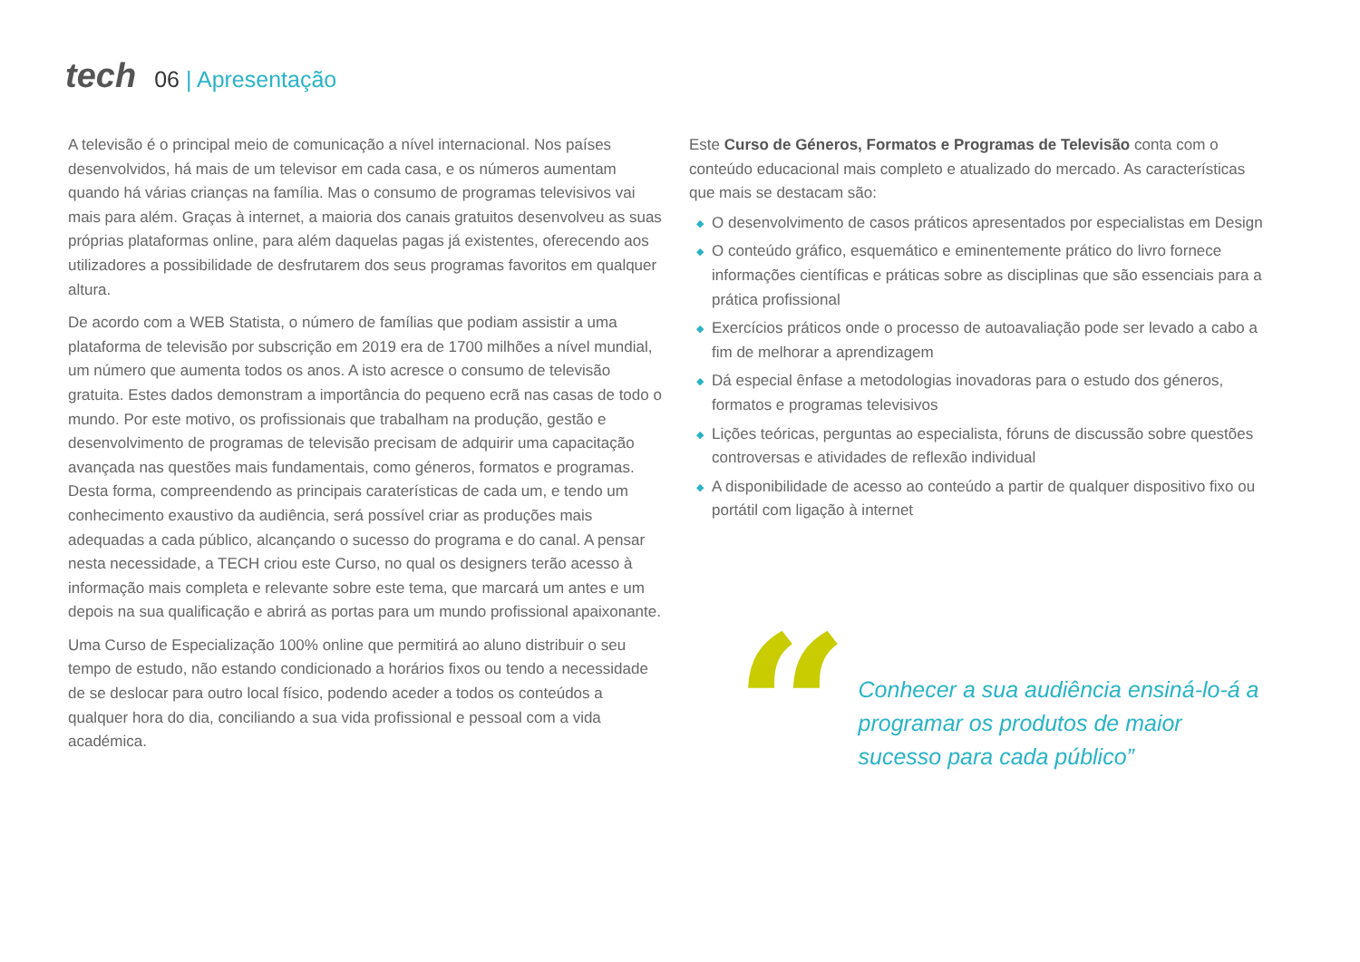tech
06 | Apresentação
A televisão é o principal meio de comunicação a nível internacional. Nos países desenvolvidos, há mais de um televisor em cada casa, e os números aumentam quando há várias crianças na família. Mas o consumo de programas televisivos vai mais para além. Graças à internet, a maioria dos canais gratuitos desenvolveu as suas próprias plataformas online, para além daquelas pagas já existentes, oferecendo aos utilizadores a possibilidade de desfrutarem dos seus programas favoritos em qualquer altura.
De acordo com a WEB Statista, o número de famílias que podiam assistir a uma plataforma de televisão por subscrição em 2019 era de 1700 milhões a nível mundial, um número que aumenta todos os anos. A isto acresce o consumo de televisão gratuita. Estes dados demonstram a importância do pequeno ecrã nas casas de todo o mundo. Por este motivo, os profissionais que trabalham na produção, gestão e desenvolvimento de programas de televisão precisam de adquirir uma capacitação avançada nas questões mais fundamentais, como géneros, formatos e programas. Desta forma, compreendendo as principais caraterísticas de cada um, e tendo um conhecimento exaustivo da audiência, será possível criar as produções mais adequadas a cada público, alcançando o sucesso do programa e do canal. A pensar nesta necessidade, a TECH criou este Curso, no qual os designers terão acesso à informação mais completa e relevante sobre este tema, que marcará um antes e um depois na sua qualificação e abrirá as portas para um mundo profissional apaixonante.
Uma Curso de Especialização 100% online que permitirá ao aluno distribuir o seu tempo de estudo, não estando condicionado a horários fixos ou tendo a necessidade de se deslocar para outro local físico, podendo aceder a todos os conteúdos a qualquer hora do dia, conciliando a sua vida profissional e pessoal com a vida académica.
Este Curso de Géneros, Formatos e Programas de Televisão conta com o conteúdo educacional mais completo e atualizado do mercado. As características que mais se destacam são:
◆ O desenvolvimento de casos práticos apresentados por especialistas em Design
◆ O conteúdo gráfico, esquemático e eminentemente prático do livro fornece informações científicas e práticas sobre as disciplinas que são essenciais para a prática profissional
◆ Exercícios práticos onde o processo de autoavaliação pode ser levado a cabo a fim de melhorar a aprendizagem
◆ Dá especial ênfase a metodologias inovadoras para o estudo dos géneros, formatos e programas televisivos
◆ Lições teóricas, perguntas ao especialista, fóruns de discussão sobre questões controversas e atividades de reflexão individual
◆ A disponibilidade de acesso ao conteúdo a partir de qualquer dispositivo fixo ou portátil com ligação à internet
“
Conhecer a sua audiência ensiná-lo-á a programar os produtos de maior sucesso para cada público”